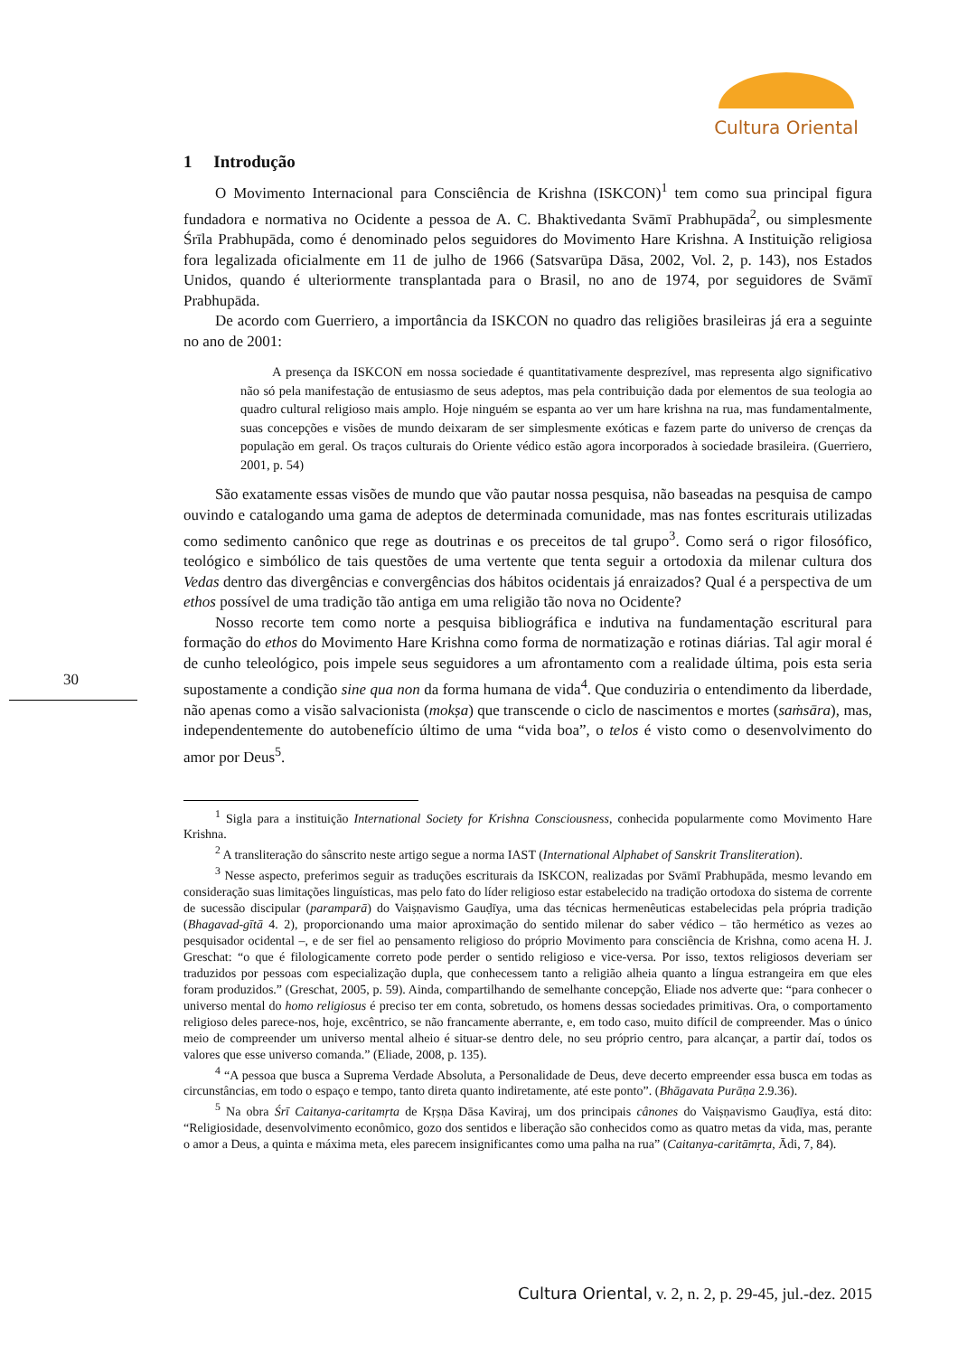Cultura Oriental
1 Introdução
O Movimento Internacional para Consciência de Krishna (ISKCON)<sup>1</sup> tem como sua principal figura fundadora e normativa no Ocidente a pessoa de A. C. Bhaktivedanta Svāmī Prabhupāda<sup>2</sup>, ou simplesmente Śrīla Prabhupāda, como é denominado pelos seguidores do Movimento Hare Krishna. A Instituição religiosa fora legalizada oficialmente em 11 de julho de 1966 (Satsvarūpa Dāsa, 2002, Vol. 2, p. 143), nos Estados Unidos, quando é ulteriormente transplantada para o Brasil, no ano de 1974, por seguidores de Svāmī Prabhupāda.
De acordo com Guerriero, a importância da ISKCON no quadro das religiões brasileiras já era a seguinte no ano de 2001:
A presença da ISKCON em nossa sociedade é quantitativamente desprezível, mas representa algo significativo não só pela manifestação de entusiasmo de seus adeptos, mas pela contribuição dada por elementos de sua teologia ao quadro cultural religioso mais amplo. Hoje ninguém se espanta ao ver um hare krishna na rua, mas fundamentalmente, suas concepções e visões de mundo deixaram de ser simplesmente exóticas e fazem parte do universo de crenças da população em geral. Os traços culturais do Oriente védico estão agora incorporados à sociedade brasileira. (Guerriero, 2001, p. 54)
São exatamente essas visões de mundo que vão pautar nossa pesquisa, não baseadas na pesquisa de campo ouvindo e catalogando uma gama de adeptos de determinada comunidade, mas nas fontes escriturais utilizadas como sedimento canônico que rege as doutrinas e os preceitos de tal grupo<sup>3</sup>. Como será o rigor filosófico, teológico e simbólico de tais questões de uma vertente que tenta seguir a ortodoxia da milenar cultura dos Vedas dentro das divergências e convergências dos hábitos ocidentais já enraizados? Qual é a perspectiva de um ethos possível de uma tradição tão antiga em uma religião tão nova no Ocidente?
Nosso recorte tem como norte a pesquisa bibliográfica e indutiva na fundamentação escritural para formação do ethos do Movimento Hare Krishna como forma de normatização e rotinas diárias. Tal agir moral é de cunho teleológico, pois impele seus seguidores a um afrontamento com a realidade última, pois esta seria supostamente a condição sine qua non da forma humana de vida<sup>4</sup>. Que conduziria o entendimento da liberdade, não apenas como a visão salvacionista (mokṣa) que transcende o ciclo de nascimentos e mortes (saṁsāra), mas, independentemente do autobenefício último de uma “vida boa”, o telos é visto como o desenvolvimento do amor por Deus<sup>5</sup>.
<sup>1</sup> Sigla para a instituição International Society for Krishna Consciousness, conhecida popularmente como Movimento Hare Krishna.
<sup>2</sup> A transliteração do sânscrito neste artigo segue a norma IAST (International Alphabet of Sanskrit Transliteration).
<sup>3</sup> Nesse aspecto, preferimos seguir as traduções escriturais da ISKCON, realizadas por Svāmī Prabhupāda, mesmo levando em consideração suas limitações linguísticas, mas pelo fato do líder religioso estar estabelecido na tradição ortodoxa do sistema de corrente de sucessão discipular (paramparā) do Vaiṣṇavismo Gauḍīya, uma das técnicas hermenêuticas estabelecidas pela própria tradição (Bhagavad-gītā 4. 2), proporcionando uma maior aproximação do sentido milenar do saber védico – tão hermético as vezes ao pesquisador ocidental –, e de ser fiel ao pensamento religioso do próprio Movimento para consciência de Krishna, como acena H. J. Greschat: “o que é filologicamente correto pode perder o sentido religioso e vice-versa. Por isso, textos religiosos deveriam ser traduzidos por pessoas com especialização dupla, que conhecessem tanto a religião alheia quanto a língua estrangeira em que eles foram produzidos.” (Greschat, 2005, p. 59). Ainda, compartilhando de semelhante concepção, Eliade nos adverte que: “para conhecer o universo mental do homo religiosus é preciso ter em conta, sobretudo, os homens dessas sociedades primitivas. Ora, o comportamento religioso deles parece-nos, hoje, excêntrico, se não francamente aberrante, e, em todo caso, muito difícil de compreender. Mas o único meio de compreender um universo mental alheio é situar-se dentro dele, no seu próprio centro, para alcançar, a partir daí, todos os valores que esse universo comanda.” (Eliade, 2008, p. 135).
<sup>4</sup> “A pessoa que busca a Suprema Verdade Absoluta, a Personalidade de Deus, deve decerto empreender essa busca em todas as circunstâncias, em todo o espaço e tempo, tanto direta quanto indiretamente, até este ponto”. (Bhāgavata Purāṇa 2.9.36).
<sup>5</sup> Na obra Śrī Caitanya-caritamṛta de Kṛṣṇa Dāsa Kaviraj, um dos principais cânones do Vaiṣṇavismo Gauḍīya, está dito: “Religiosidade, desenvolvimento econômico, gozo dos sentidos e liberação são conhecidos como as quatro metas da vida, mas, perante o amor a Deus, a quinta e máxima meta, eles parecem insignificantes como uma palha na rua” (Caitanya-caritāmṛta, Ādi, 7, 84).
30
Cultura Oriental, v. 2, n. 2, p. 29-45, jul.-dez. 2015